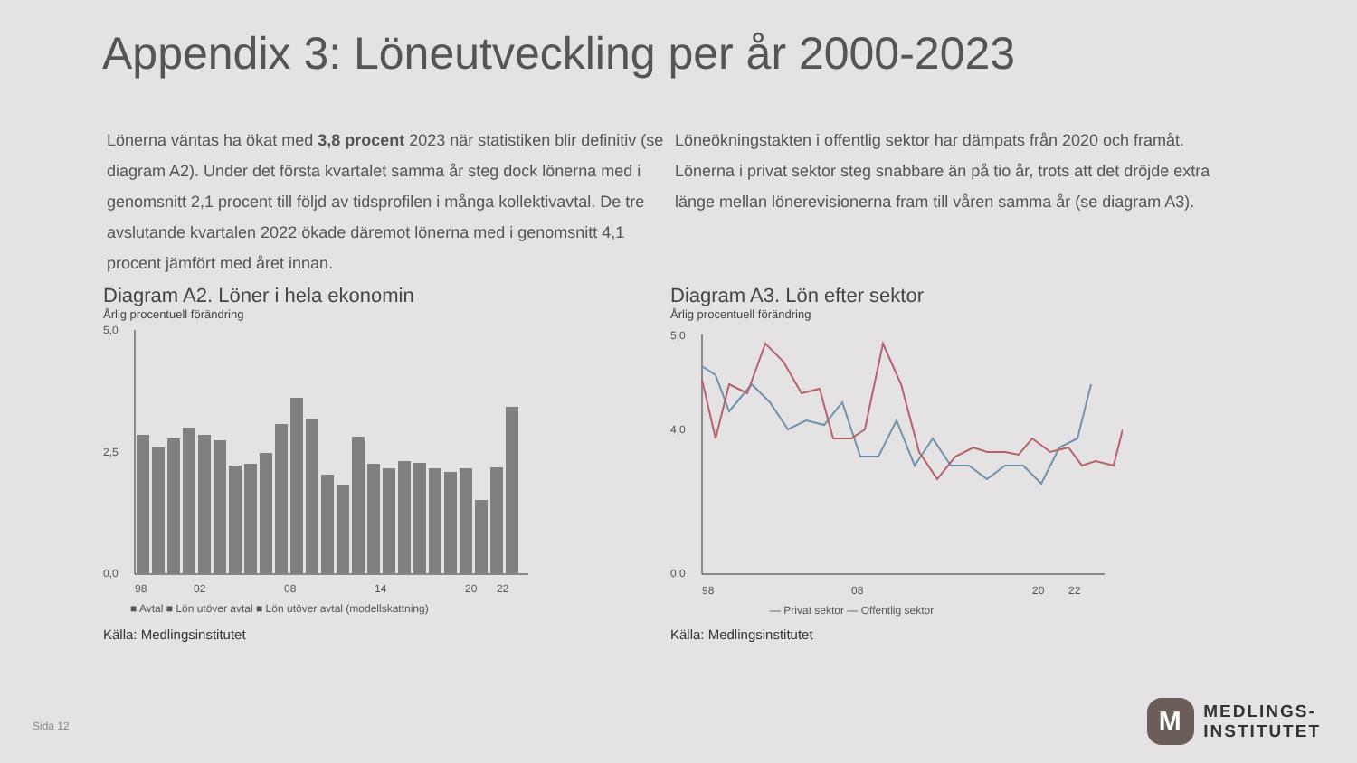Appendix 3: Löneutveckling per år 2000-2023
Lönerna väntas ha ökat med 3,8 procent 2023 när statistiken blir definitiv (se diagram A2). Under det första kvartalet samma år steg dock lönerna med i genomsnitt 2,1 procent till följd av tidsprofilen i många kollektivavtal. De tre avslutande kvartalen 2022 ökade däremot lönerna med i genomsnitt 4,1 procent jämfört med året innan.
Löneökningstakten i offentlig sektor har dämpats från 2020 och framåt. Lönerna i privat sektor steg snabbare än på tio år, trots att det dröjde extra länge mellan lönerevisionerna fram till våren samma år (se diagram A3).
Diagram A2. Löner i hela ekonomin
Årlig procentuell förändring
5,0
0,0
2,5
98
02
08
14
20
22
■ Avtal ■ Lön utöver avtal ■ Lön utöver avtal (modellskattning)
Källa: Medlingsinstitutet
Diagram A3. Lön efter sektor
Årlig procentuell förändring
5,0
4,0
0,0
98
08
20
22
— Privat sektor — Offentlig sektor
Källa: Medlingsinstitutet
Sida 12
M
MEDLINGS-
INSTITUTET